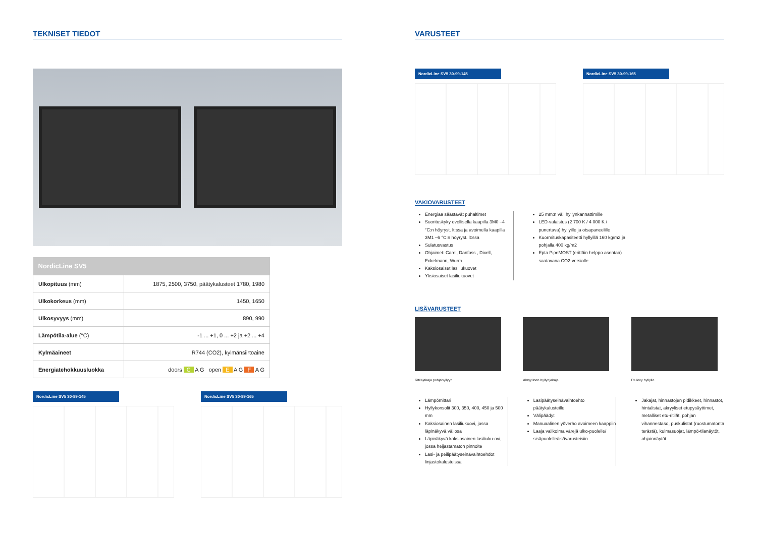TEKNISET TIEDOT
| NordicLine SV5 | |
| --- | --- |
| Ulkopituus (mm) | 1875, 2500, 3750, päätykalusteet 1780, 1980 |
| Ulkokorkeus (mm) | 1450, 1650 |
| Ulkosyvyys (mm) | 890, 990 |
| Lämpötila-alue (°C) | -1 ... +1, 0 ... +2 ja +2 ... +4 |
| Kylmäaineet | R744 (CO2), kylmänsiirtoaine |
| Energiatehokkuusluokka | doors C A G open E A G F A G |
NordicLine SV5 30-89-145 NordicLine SV5 30-89-165
VARUSTEET
NordicLine SV5 30-99-145 NordicLine SV5 30-99-165
VAKIOVARUSTEET
Energiaa säästävät puhaltimet
Suorituskyky ovellisella kaapilla 3M0 –4 °C:n höyryst. lt:ssa ja avoimella kaapilla 3M1 –6 °C:n höyryst. lt:ssa
Sulatusvastus
Ohjaimet: Carel, Danfoss , Dixell, Eckelmann, Wurm
Kaksiosaiset lasiliukuovet
Yksiosaiset lasiliukuovet
25 mm:n väli hyllynkannattimille
LED-valaistus (2 700 K / 4 000 K / punertava) hyllyille ja otsapaneelille
Kuormituskapasiteetti hyllyillä 160 kg/m2 ja pohjalla 400 kg/m2
Epta PipeMOST (erittäin helppo asentaa) saatavana CO2-versiolle
LISÄVARUSTEET
Ritiläjakaja pohjahyllyyn Akryylinen hyllynjakaja Etulevy hyllylle
Lämpömittari
Hyllykonsolit 300, 350, 400, 450 ja 500 mm
Kaksiosainen lasiliukuovi, jossa läpinäkyvä väliosa
Läpinäkyvä kaksiosainen lasiliuku-ovi, jossa heijastamaton pinnoite
Lasi- ja peilipäätyseinävaihtoehdot linjastokalusteissa
Lasipäätyseinävaihtoehto päätykalusteille
Välipäädyt
Manuaalinen yöverho avoimeen kaappiin
Laaja valikoima värejä ulko-puolelle/ sisäpuolelle/lisävarusteisiin
Jakajat, hinnastojen pidikkeet, hinnastot, hintalistat, akryyliset etupysäyttimet, metalliset etu-ritilät, pohjan vihannestaso, puskulistat (ruostumatonta terästä), kulmasuojat, lämpö-tilanäytöt, ohjainnäytöt